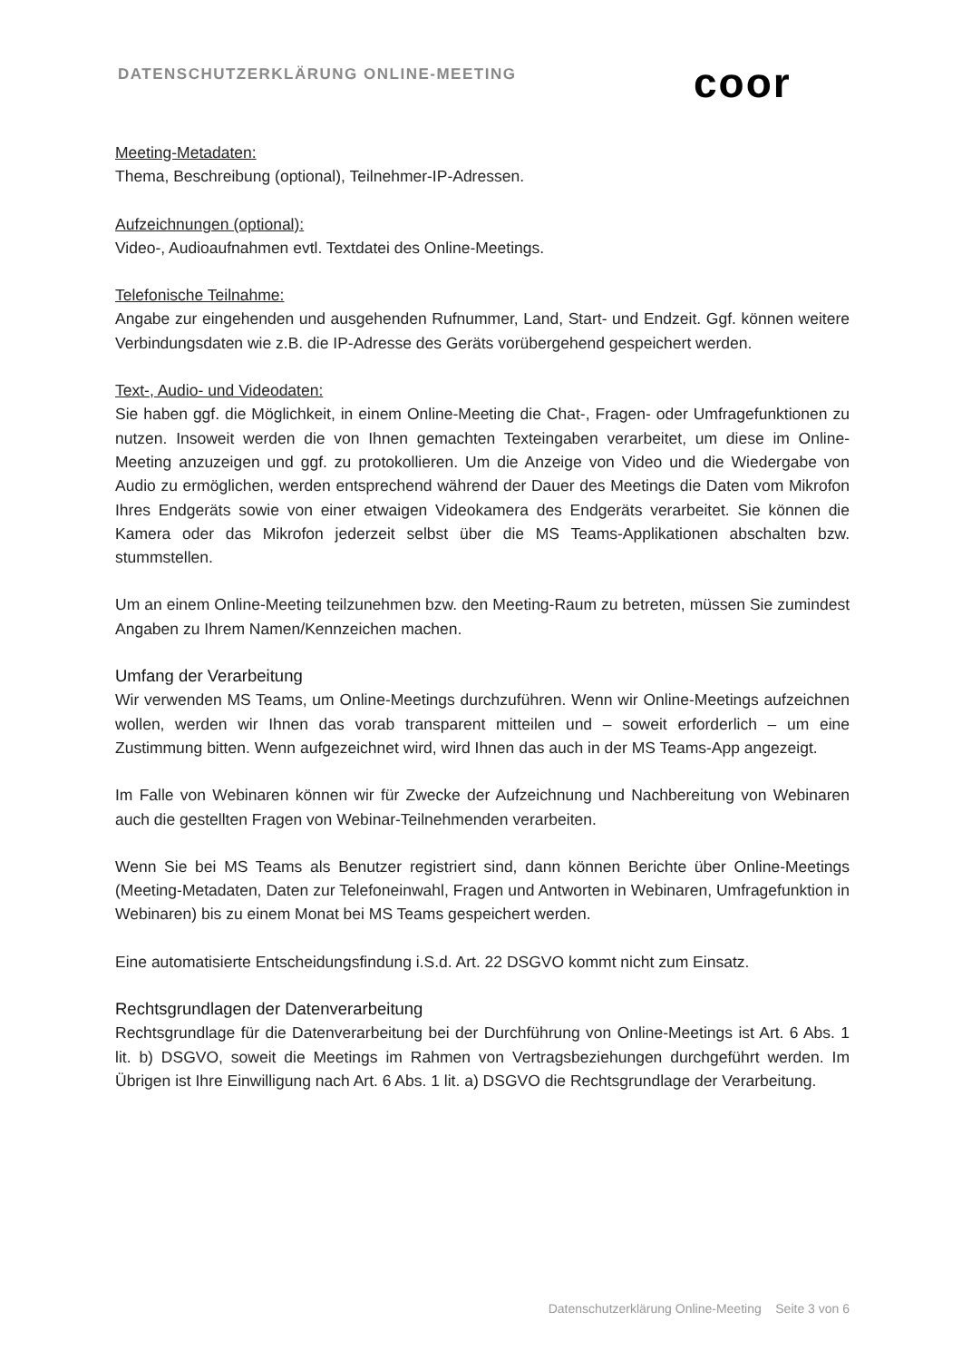DATENSCHUTZERKLÄRUNG ONLINE-MEETING
coor
Meeting-Metadaten:
Thema, Beschreibung (optional), Teilnehmer-IP-Adressen.
Aufzeichnungen (optional):
Video-, Audioaufnahmen evtl. Textdatei des Online-Meetings.
Telefonische Teilnahme:
Angabe zur eingehenden und ausgehenden Rufnummer, Land, Start- und Endzeit. Ggf. können weitere Verbindungsdaten wie z.B. die IP-Adresse des Geräts vorübergehend gespeichert werden.
Text-, Audio- und Videodaten:
Sie haben ggf. die Möglichkeit, in einem Online-Meeting die Chat-, Fragen- oder Umfragefunktionen zu nutzen. Insoweit werden die von Ihnen gemachten Texteingaben verarbeitet, um diese im Online-Meeting anzuzeigen und ggf. zu protokollieren. Um die Anzeige von Video und die Wiedergabe von Audio zu ermöglichen, werden entsprechend während der Dauer des Meetings die Daten vom Mikrofon Ihres Endgeräts sowie von einer etwaigen Videokamera des Endgeräts verarbeitet. Sie können die Kamera oder das Mikrofon jederzeit selbst über die MS Teams-Applikationen abschalten bzw. stummstellen.
Um an einem Online-Meeting teilzunehmen bzw. den Meeting-Raum zu betreten, müssen Sie zumindest Angaben zu Ihrem Namen/Kennzeichen machen.
Umfang der Verarbeitung
Wir verwenden MS Teams, um Online-Meetings durchzuführen. Wenn wir Online-Meetings aufzeichnen wollen, werden wir Ihnen das vorab transparent mitteilen und – soweit erforderlich – um eine Zustimmung bitten. Wenn aufgezeichnet wird, wird Ihnen das auch in der MS Teams-App angezeigt.
Im Falle von Webinaren können wir für Zwecke der Aufzeichnung und Nachbereitung von Webinaren auch die gestellten Fragen von Webinar-Teilnehmenden verarbeiten.
Wenn Sie bei MS Teams als Benutzer registriert sind, dann können Berichte über Online-Meetings (Meeting-Metadaten, Daten zur Telefoneinwahl, Fragen und Antworten in Webinaren, Umfragefunktion in Webinaren) bis zu einem Monat bei MS Teams gespeichert werden.
Eine automatisierte Entscheidungsfindung i.S.d. Art. 22 DSGVO kommt nicht zum Einsatz.
Rechtsgrundlagen der Datenverarbeitung
Rechtsgrundlage für die Datenverarbeitung bei der Durchführung von Online-Meetings ist Art. 6 Abs. 1 lit. b) DSGVO, soweit die Meetings im Rahmen von Vertragsbeziehungen durchgeführt werden. Im Übrigen ist Ihre Einwilligung nach Art. 6 Abs. 1 lit. a) DSGVO die Rechtsgrundlage der Verarbeitung.
Datenschutzerklärung Online-Meeting Seite 3 von 6